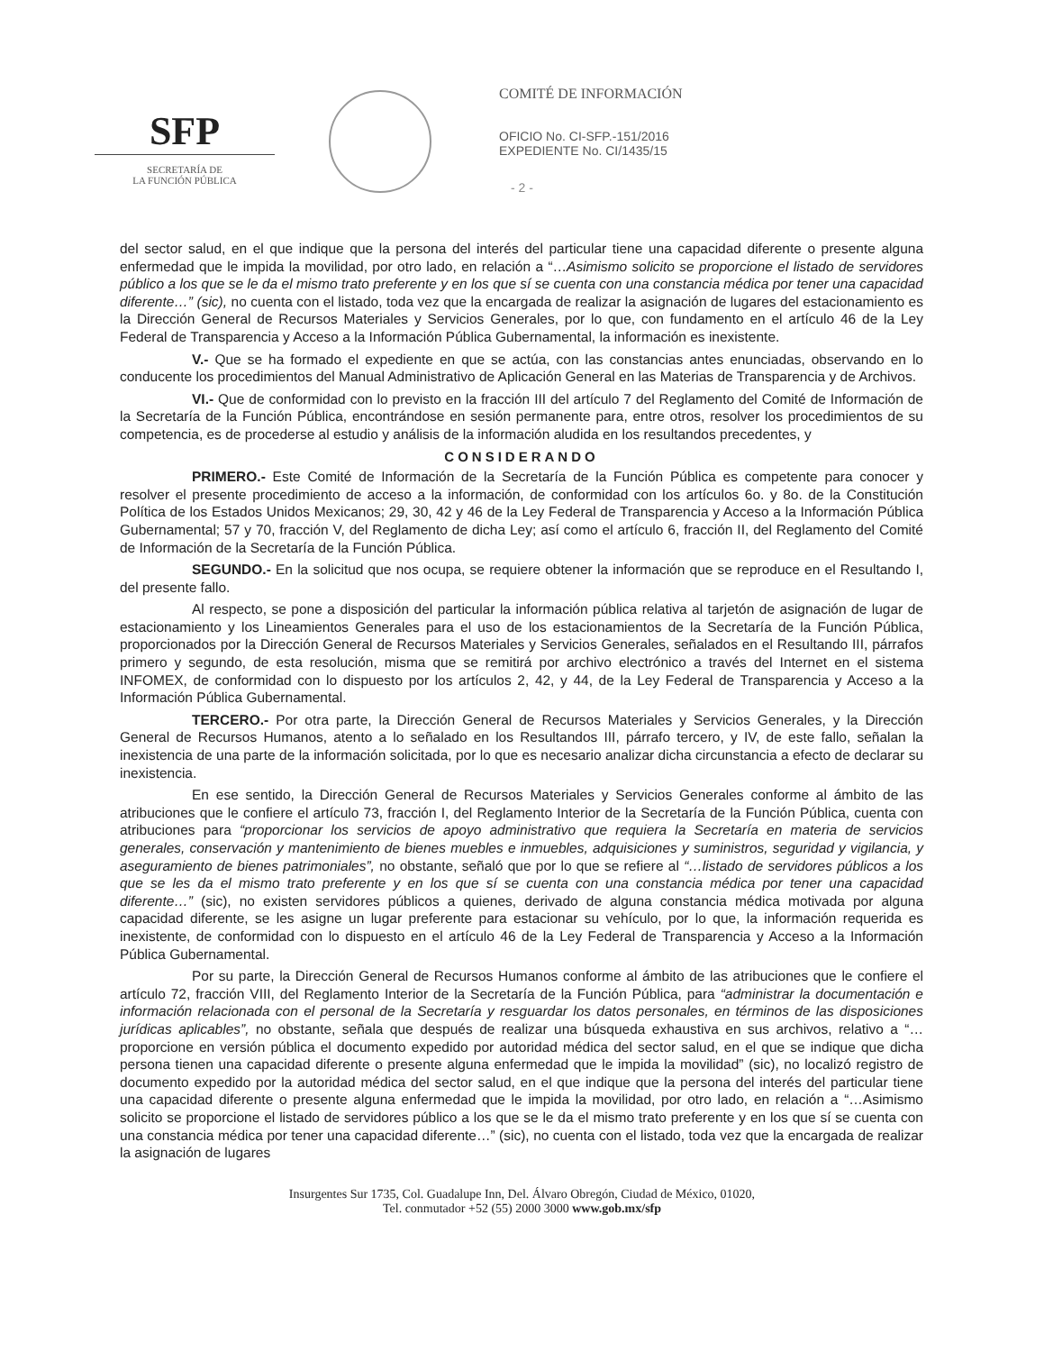SFP
SECRETARÍA DE
LA FUNCIÓN PÚBLICA
COMITÉ DE INFORMACIÓN
OFICIO No. CI-SFP.-151/2016
EXPEDIENTE No. CI/1435/15
- 2 -
del sector salud, en el que indique que la persona del interés del particular tiene una capacidad diferente o presente alguna enfermedad que le impida la movilidad, por otro lado, en relación a “…Asimismo solicito se proporcione el listado de servidores público a los que se le da el mismo trato preferente y en los que sí se cuenta con una constancia médica por tener una capacidad diferente…” (sic), no cuenta con el listado, toda vez que la encargada de realizar la asignación de lugares del estacionamiento es la Dirección General de Recursos Materiales y Servicios Generales, por lo que, con fundamento en el artículo 46 de la Ley Federal de Transparencia y Acceso a la Información Pública Gubernamental, la información es inexistente.
V.- Que se ha formado el expediente en que se actúa, con las constancias antes enunciadas, observando en lo conducente los procedimientos del Manual Administrativo de Aplicación General en las Materias de Transparencia y de Archivos.
VI.- Que de conformidad con lo previsto en la fracción III del artículo 7 del Reglamento del Comité de Información de la Secretaría de la Función Pública, encontrándose en sesión permanente para, entre otros, resolver los procedimientos de su competencia, es de procederse al estudio y análisis de la información aludida en los resultandos precedentes, y
CONSIDERANDO
PRIMERO.- Este Comité de Información de la Secretaría de la Función Pública es competente para conocer y resolver el presente procedimiento de acceso a la información, de conformidad con los artículos 6o. y 8o. de la Constitución Política de los Estados Unidos Mexicanos; 29, 30, 42 y 46 de la Ley Federal de Transparencia y Acceso a la Información Pública Gubernamental; 57 y 70, fracción V, del Reglamento de dicha Ley; así como el artículo 6, fracción II, del Reglamento del Comité de Información de la Secretaría de la Función Pública.
SEGUNDO.- En la solicitud que nos ocupa, se requiere obtener la información que se reproduce en el Resultando I, del presente fallo.
Al respecto, se pone a disposición del particular la información pública relativa al tarjetón de asignación de lugar de estacionamiento y los Lineamientos Generales para el uso de los estacionamientos de la Secretaría de la Función Pública, proporcionados por la Dirección General de Recursos Materiales y Servicios Generales, señalados en el Resultando III, párrafos primero y segundo, de esta resolución, misma que se remitirá por archivo electrónico a través del Internet en el sistema INFOMEX, de conformidad con lo dispuesto por los artículos 2, 42, y 44, de la Ley Federal de Transparencia y Acceso a la Información Pública Gubernamental.
TERCERO.- Por otra parte, la Dirección General de Recursos Materiales y Servicios Generales, y la Dirección General de Recursos Humanos, atento a lo señalado en los Resultandos III, párrafo tercero, y IV, de este fallo, señalan la inexistencia de una parte de la información solicitada, por lo que es necesario analizar dicha circunstancia a efecto de declarar su inexistencia.
En ese sentido, la Dirección General de Recursos Materiales y Servicios Generales conforme al ámbito de las atribuciones que le confiere el artículo 73, fracción I, del Reglamento Interior de la Secretaría de la Función Pública, cuenta con atribuciones para “proporcionar los servicios de apoyo administrativo que requiera la Secretaría en materia de servicios generales, conservación y mantenimiento de bienes muebles e inmuebles, adquisiciones y suministros, seguridad y vigilancia, y aseguramiento de bienes patrimoniales”, no obstante, señaló que por lo que se refiere al “…listado de servidores públicos a los que se les da el mismo trato preferente y en los que sí se cuenta con una constancia médica por tener una capacidad diferente…” (sic), no existen servidores públicos a quienes, derivado de alguna constancia médica motivada por alguna capacidad diferente, se les asigne un lugar preferente para estacionar su vehículo, por lo que, la información requerida es inexistente, de conformidad con lo dispuesto en el artículo 46 de la Ley Federal de Transparencia y Acceso a la Información Pública Gubernamental.
Por su parte, la Dirección General de Recursos Humanos conforme al ámbito de las atribuciones que le confiere el artículo 72, fracción VIII, del Reglamento Interior de la Secretaría de la Función Pública, para “administrar la documentación e información relacionada con el personal de la Secretaría y resguardar los datos personales, en términos de las disposiciones jurídicas aplicables”, no obstante, señala que después de realizar una búsqueda exhaustiva en sus archivos, relativo a “…proporcione en versión pública el documento expedido por autoridad médica del sector salud, en el que se indique que dicha persona tienen una capacidad diferente o presente alguna enfermedad que le impida la movilidad” (sic), no localizó registro de documento expedido por la autoridad médica del sector salud, en el que indique que la persona del interés del particular tiene una capacidad diferente o presente alguna enfermedad que le impida la movilidad, por otro lado, en relación a “…Asimismo solicito se proporcione el listado de servidores público a los que se le da el mismo trato preferente y en los que sí se cuenta con una constancia médica por tener una capacidad diferente…” (sic), no cuenta con el listado, toda vez que la encargada de realizar la asignación de lugares
Insurgentes Sur 1735, Col. Guadalupe Inn, Del. Álvaro Obregón, Ciudad de México, 01020,
Tel. conmutador +52 (55) 2000 3000 www.gob.mx/sfp